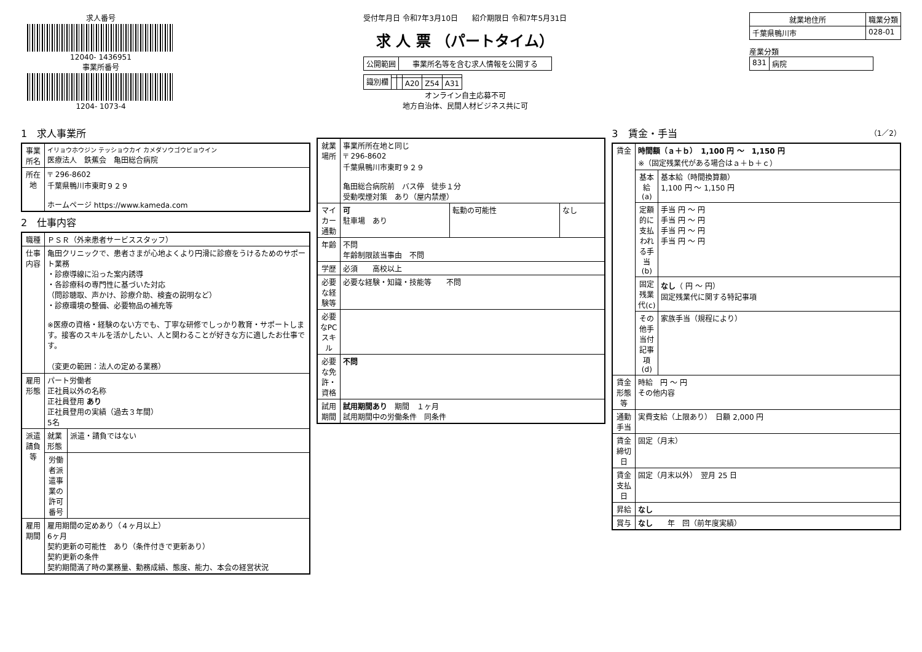求人番号
12040- 1436951
事業所番号
1204- 1073-4
受付年月日 令和7年3月10日 紹介期限日 令和7年5月31日
求 人 票 （パートタイム）
| 公開範囲 | 事業所名等を含む求人情報を公開する |
| 識別欄 | | | | | |
| | | | A20 | Z54 | A31 |
オンライン自主応募不可
地方自治体、民間人材ビジネス共に可
| 就業地住所 | 職業分類 |
| --- | --- |
| 千葉県鴨川市 | 028-01 |
産業分類
| 831 | 病院 |
1　求人事業所
| 事業所名 | イリョウホウジン テッショウカイ カメダソウゴウビョウイン 医療法人 鉄蕉会 亀田総合病院 |
| 所在地 | 〒 296-8602 千葉県鴨川市東町９２９ ホームページ https://www.kameda.com |
2　仕事内容
| 職種 | ＰＳＲ（外来患者サービススタッフ） | |
| 仕事内容 | 亀田クリニックで、患者さまが心地よくより円滑に診療をうけるためのサポート業務 ・診療導線に沿った案内誘導 ・各診療科の専門性に基づいた対応 （問診聴取、声かけ、診療介助、検査の説明など） ・診療環境の整備、必要物品の補充等 ※医療の資格・経験のない方でも、丁寧な研修でしっかり教育・サポートします。接客のスキルを活かしたい、人と関わることが好きな方に適したお仕事です。 （変更の範囲：法人の定める業務） | |
| 雇用形態 | パート労働者 正社員以外の名称 正社員登用 あり 正社員登用の実績（過去３年間） 5名 | |
| 派遣請負等 | 就業形態 | 派遣・請負ではない |
| | 労働者派遣事業の許可番号 | |
| 雇用期間 | 雇用期間の定めあり（４ヶ月以上） 6ヶ月 契約更新の可能性 あり（条件付きで更新あり） 契約更新の条件 契約期間満了時の業務量、勤務成績、態度、能力、本会の経営状況 | |
| 就業場所 | 事業所所在地と同じ 〒 296-8602 千葉県鴨川市東町９２９ 亀田総合病院前 バス停 徒歩１分 受動喫煙対策 あり（屋内禁煙） | | |
| マイカー通勤 | 可 駐車場 あり | 転勤の可能性 | なし |
| 年齢 | 不問 年齢制限該当事由 不問 | | |
| 学歴 | 必須 高校以上 | | |
| 必要な経験等 | 必要な経験・知識・技能等 不問 | | |
| 必要なPCスキル | | | |
| 必要な免許・資格 | 不問 | | |
| 試用期間 | 試用期間あり 期間 １ヶ月 試用期間中の労働条件 同条件 | | |
3　賃金・手当 （1／2）
| 賃金 | 時間額（ａ＋ｂ） 1,100 円 ～ 1,150 円 ※（固定残業代がある場合はａ＋ｂ＋ｃ） | |
| | 基本給(a) | 基本給（時間換算額） 1,100 円 ～ 1,150 円 |
| | 定額的に支払われる手当(b) | 手当 円 ～ 円 手当 円 ～ 円 手当 円 ～ 円 手当 円 ～ 円 |
| | 固定残業代(c) | なし （ 円 ～ 円） 固定残業代に関する特記事項 |
| | その他手当付記事項(d) | 家族手当（規程により） |
| 賃金形態等 | 時給 円 ～ 円 その他内容 | |
| 通勤手当 | 実費支給（上限あり） 日額 2,000 円 | |
| 賃金締切日 | 固定（月末） | |
| 賃金支払日 | 固定（月末以外） 翌月 25 日 | |
| 昇給 | なし | |
| 賞与 | なし 年 回（前年度実績） | |